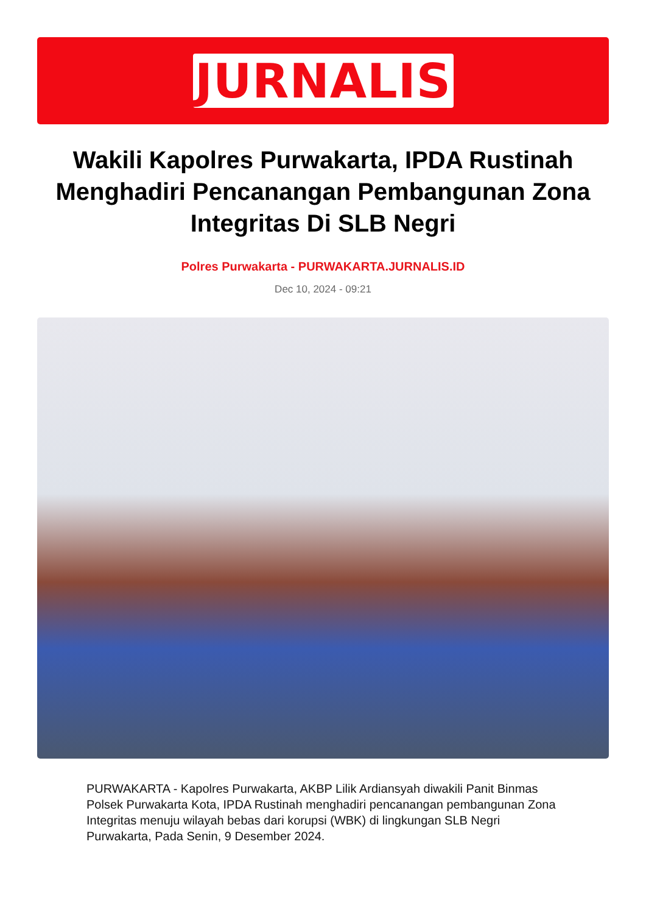JURNALIS
Wakili Kapolres Purwakarta, IPDA Rustinah Menghadiri Pencanangan Pembangunan Zona Integritas Di SLB Negri
Polres Purwakarta - PURWAKARTA.JURNALIS.ID
Dec 10, 2024 - 09:21
PURWAKARTA - Kapolres Purwakarta, AKBP Lilik Ardiansyah diwakili Panit Binmas Polsek Purwakarta Kota, IPDA Rustinah menghadiri pencanangan pembangunan Zona Integritas menuju wilayah bebas dari korupsi (WBK) di lingkungan SLB Negri Purwakarta, Pada Senin, 9 Desember 2024.